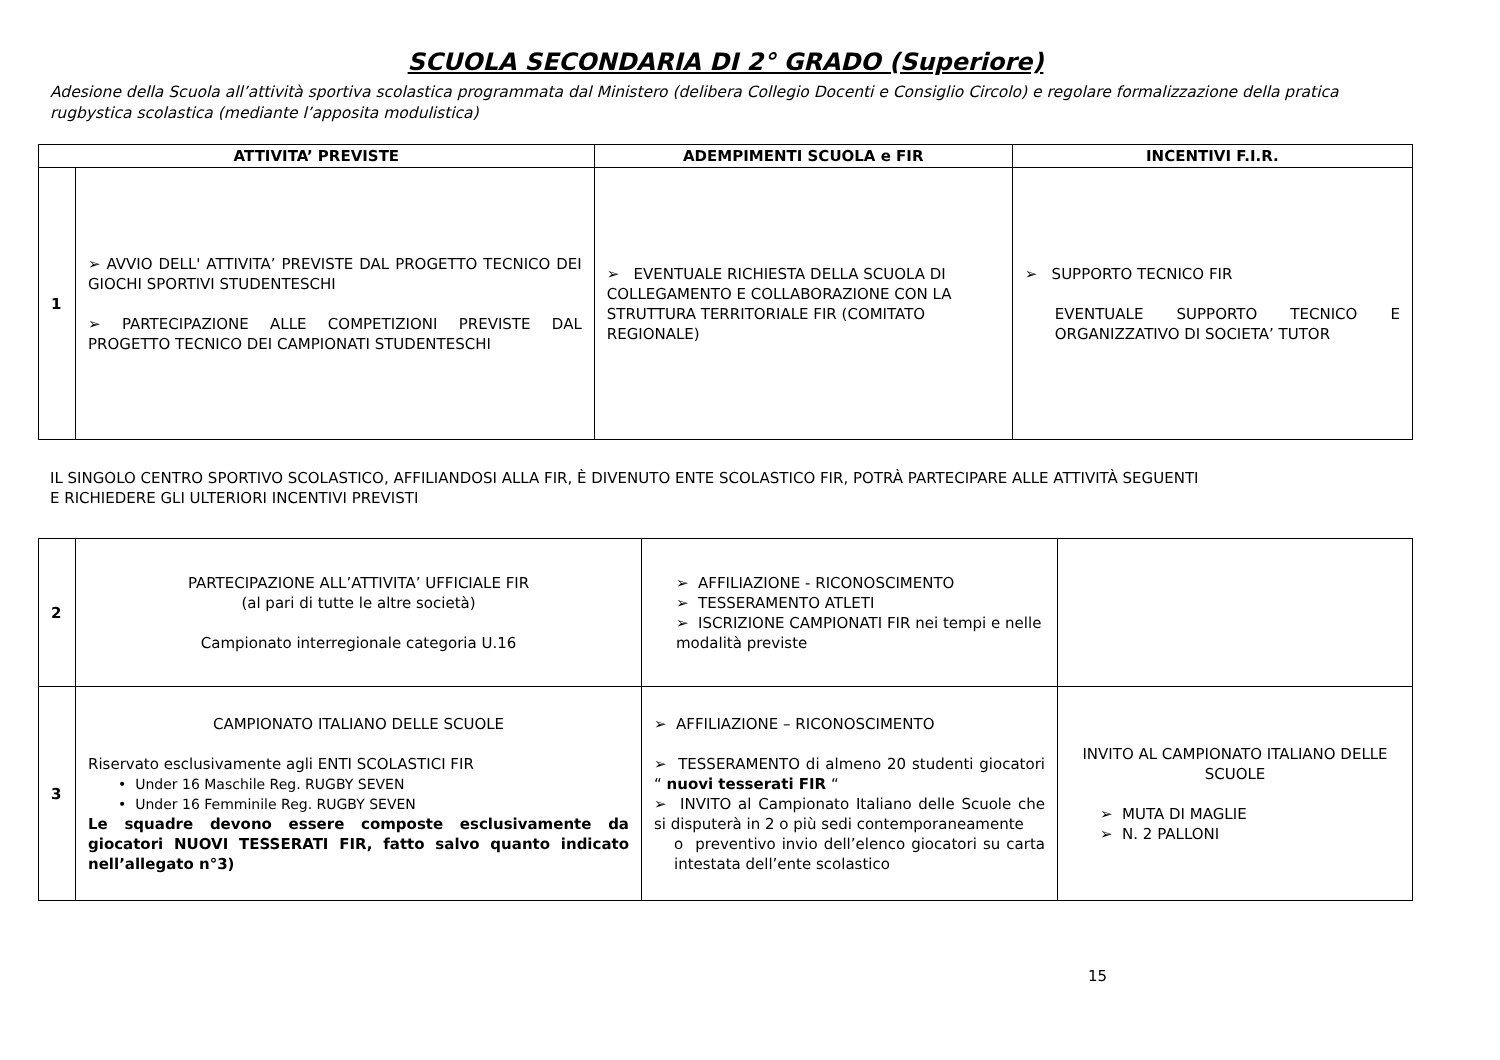SCUOLA SECONDARIA DI 2° GRADO (Superiore)
Adesione della Scuola all’attività sportiva scolastica programmata dal Ministero (delibera Collegio Docenti e Consiglio Circolo) e regolare formalizzazione della pratica rugbystica scolastica (mediante l’apposita modulistica)
| ATTIVITA’ PREVISTE | | ADEMPIMENTI SCUOLA e FIR | INCENTIVI F.I.R. |
| --- | --- | --- | --- |
| 1 | ➢ AVVIO DELL' ATTIVITA’ PREVISTE DAL PROGETTO TECNICO DEI GIOCHI SPORTIVI STUDENTESCHI ➢ PARTECIPAZIONE ALLE COMPETIZIONI PREVISTE DAL PROGETTO TECNICO DEI CAMPIONATI STUDENTESCHI | ➢ EVENTUALE RICHIESTA DELLA SCUOLA DI COLLEGAMENTO E COLLABORAZIONE CON LA STRUTTURA TERRITORIALE FIR (COMITATO REGIONALE) | ➢ SUPPORTO TECNICO FIR EVENTUALE SUPPORTO TECNICO E ORGANIZZATIVO DI SOCIETA’ TUTOR |
IL SINGOLO CENTRO SPORTIVO SCOLASTICO, AFFILIANDOSI ALLA FIR, È DIVENUTO ENTE SCOLASTICO FIR, POTRÀ PARTECIPARE ALLE ATTIVITÀ SEGUENTI
E RICHIEDERE GLI ULTERIORI INCENTIVI PREVISTI
| 2 | PARTECIPAZIONE ALL’ATTIVITA’ UFFICIALE FIR (al pari di tutte le altre società) Campionato interregionale categoria U.16 | ➢ AFFILIAZIONE - RICONOSCIMENTO ➢ TESSERAMENTO ATLETI ➢ ISCRIZIONE CAMPIONATI FIR nei tempi e nelle modalità previste | |
| 3 | CAMPIONATO ITALIANO DELLE SCUOLE Riservato esclusivamente agli ENTI SCOLASTICI FIR • Under 16 Maschile Reg. RUGBY SEVEN • Under 16 Femminile Reg. RUGBY SEVEN Le squadre devono essere composte esclusivamente da giocatori NUOVI TESSERATI FIR, fatto salvo quanto indicato nell’allegato n°3) | ➢ AFFILIAZIONE – RICONOSCIMENTO ➢ TESSERAMENTO di almeno 20 studenti giocatori “ nuovi tesserati FIR “ ➢ INVITO al Campionato Italiano delle Scuole che si disputerà in 2 o più sedi contemporaneamente o preventivo invio dell’elenco giocatori su carta intestata dell’ente scolastico | INVITO AL CAMPIONATO ITALIANO DELLE SCUOLE ➢ MUTA DI MAGLIE ➢ N. 2 PALLONI |
15